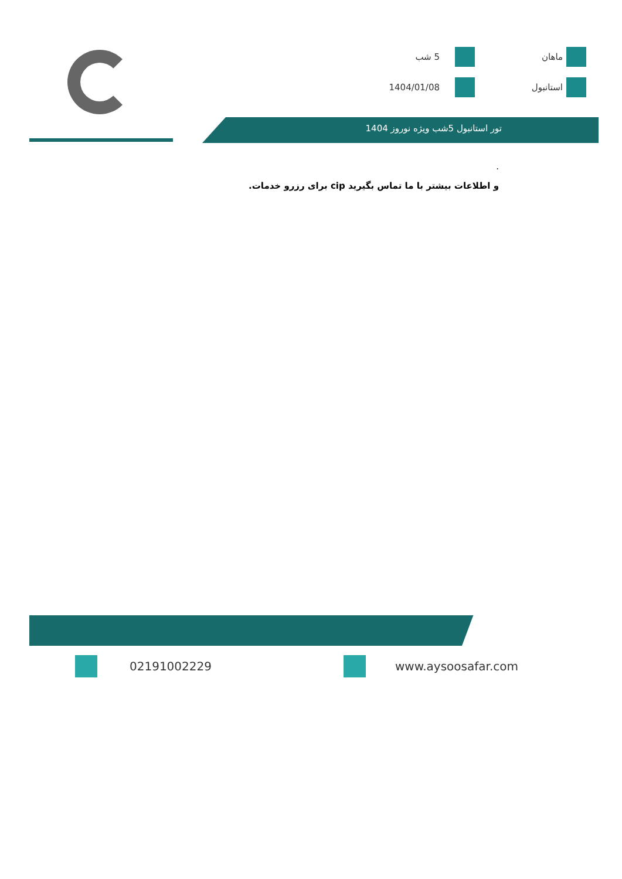ماهان
5 شب
استانبول
1404/01/08
تور استانبول 5شب ویژه نوروز 1404
.
و اطلاعات بیشتر با ما تماس بگیرید cip برای رزرو خدمات.
02191002229 www.aysoosafar.com